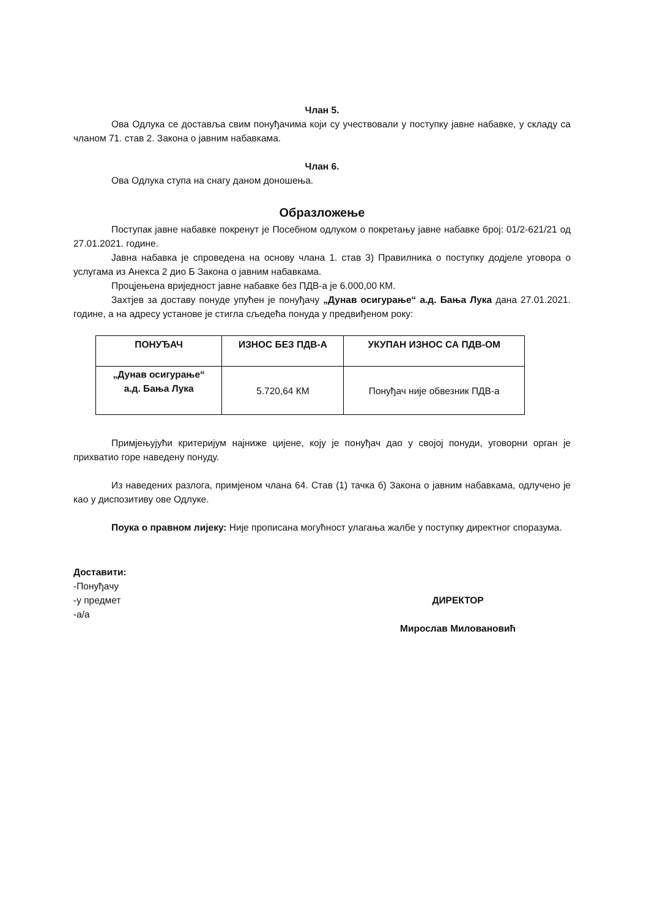Члан 5.
Ова Одлука се доставља свим понуђачима који су учествовали у поступку јавне набавке, у складу са чланом 71. став 2. Закона о јавним набавкама.
Члан 6.
Ова Одлука ступа на снагу даном доношења.
Образложење
Поступак јавне набавке покренут је Посебном одлуком о покретању јавне набавке број: 01/2-621/21 од 27.01.2021. године.
Јавна набавка је спроведена на основу члана 1. став 3) Правилника о поступку додјеле уговора о услугама из Анекса 2 дио Б Закона о јавним набавкама.
Процјењена вриједност јавне набавке без ПДВ-а је 6.000,00 КМ.
Захтјев за доставу понуде упућен је понуђачу „Дунав осигурање“ а.д. Бања Лука дана 27.01.2021. године, а на адресу установе је стигла сљедећа понуда у предвиђеном року:
| ПОНУЂАЧ | ИЗНОС БЕЗ ПДВ-А | УКУПАН ИЗНОС СА ПДВ-ОМ |
| --- | --- | --- |
| „Дунав осигурање“ а.д. Бања Лука | 5.720,64 КМ | Понуђач није обвезник ПДВ-а |
Примјењујући критеријум најниже цијене, коју је понуђач дао у својој понуди, уговорни орган је прихватио горе наведену понуду.
Из наведених разлога, примјеном члана 64. Став (1) тачка б) Закона о јавним набавкама, одлучено је као у диспозитиву ове Одлуке.
Поука о правном лијеку: Није прописана могућност улагања жалбе у поступку директног споразума.
Доставити:
-Понуђачу
-у предмет
-а/а
ДИРЕКТОР
Мирослав Миловановић